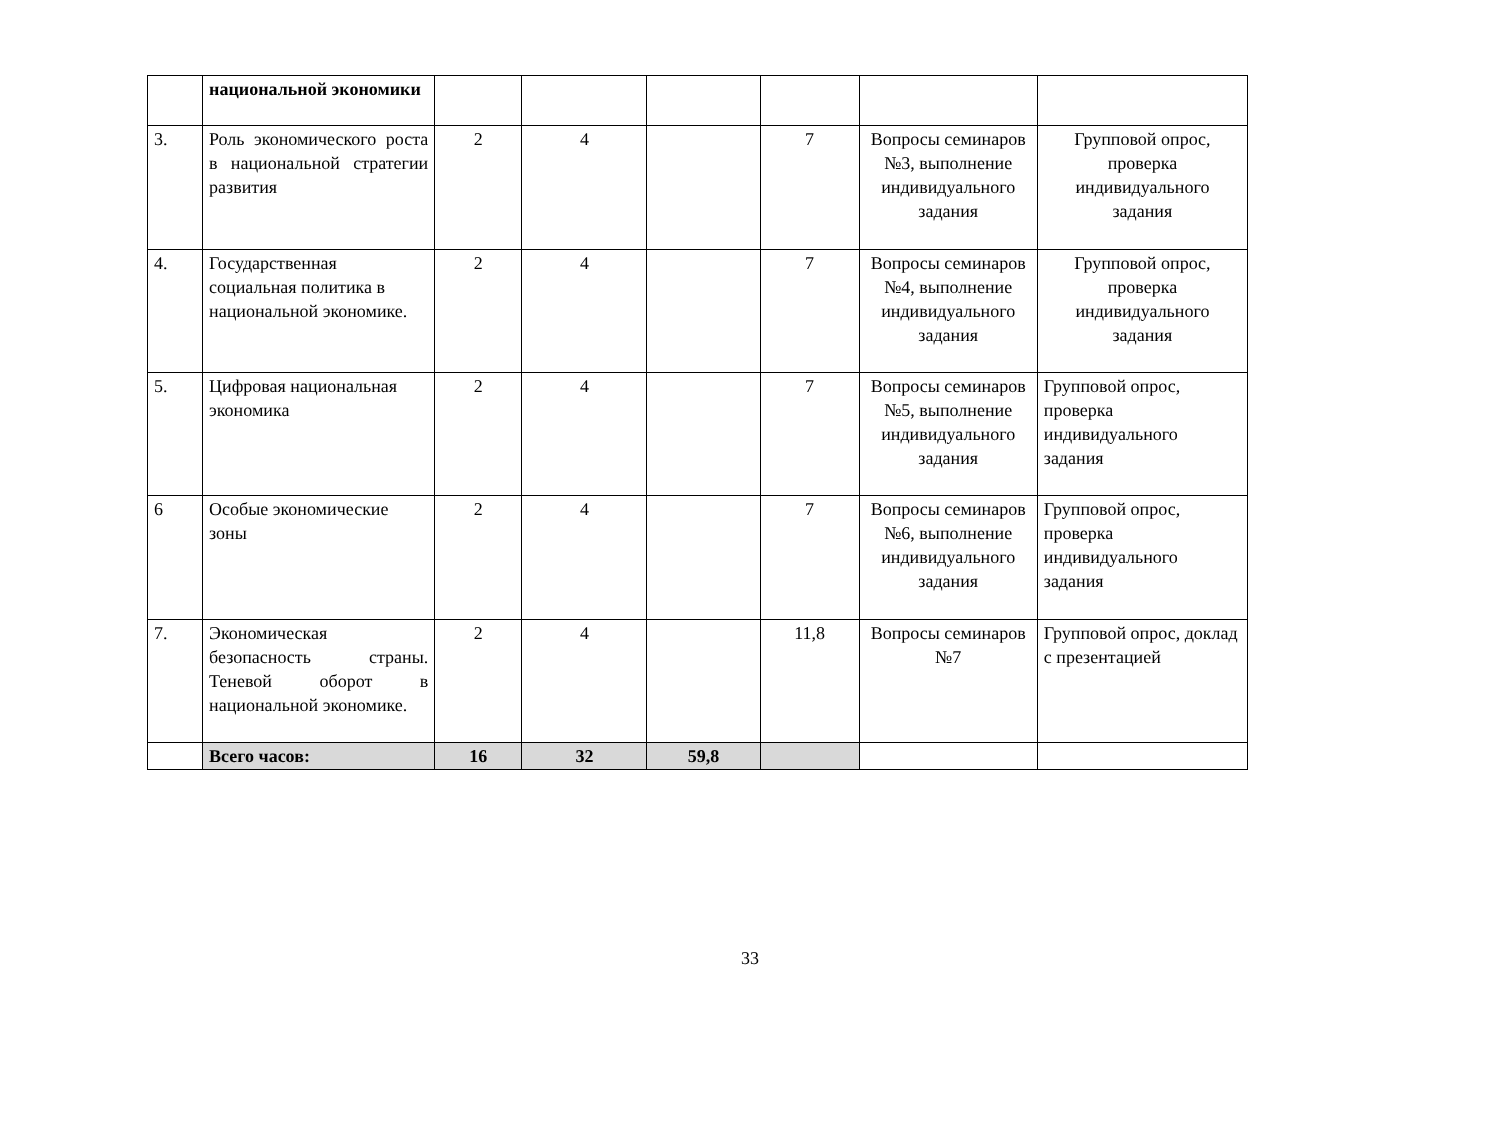| | национальной экономики | | | | | | |
| 3. | Роль экономического роста в национальной стратегии развития | 2 | 4 | | 7 | Вопросы семинаров №3, выполнение индивидуального задания | Групповой опрос, проверка индивидуального задания |
| 4. | Государственная социальная политика в национальной экономике. | 2 | 4 | | 7 | Вопросы семинаров №4, выполнение индивидуального задания | Групповой опрос, проверка индивидуального задания |
| 5. | Цифровая национальная экономика | 2 | 4 | | 7 | Вопросы семинаров №5, выполнение индивидуального задания | Групповой опрос, проверка индивидуального задания |
| 6 | Особые экономические зоны | 2 | 4 | | 7 | Вопросы семинаров №6, выполнение индивидуального задания | Групповой опрос, проверка индивидуального задания |
| 7. | Экономическая безопасность страны. Теневой оборот в национальной экономике. | 2 | 4 | | 11,8 | Вопросы семинаров №7 | Групповой опрос, доклад с презентацией |
| | Всего часов: | 16 | 32 | 59,8 | | | |
33